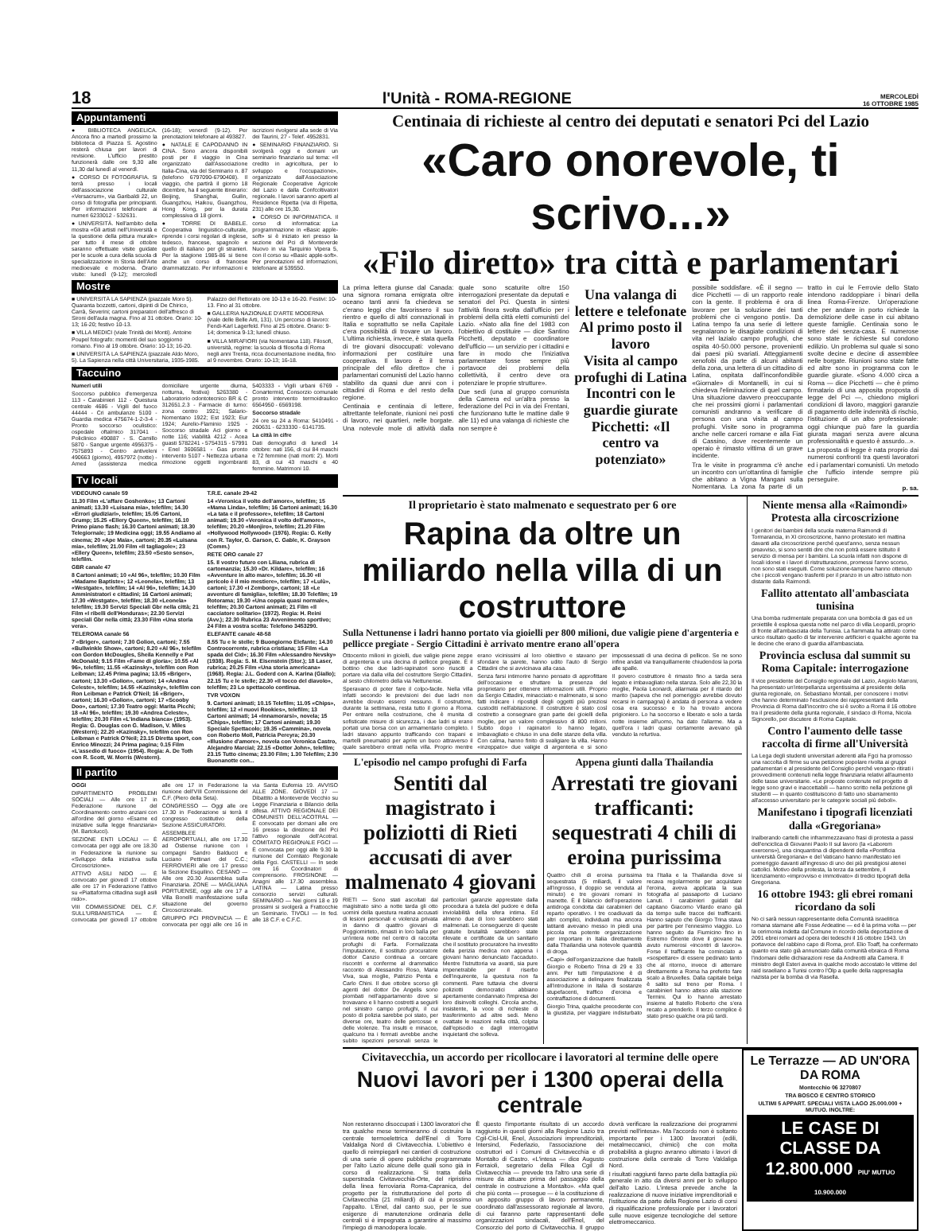18 l'Unità - ROMA-REGIONE MERCOLEDÌ
16 OTTOBRE 1985
Appuntamenti
● BIBLIOTECA ANGELICA. Ancora fino a martedì prossimo la biblioteca di Piazza S. Agostino resterà chiusa per lavori di revisione. L'ufficio prestito funzionerà dalle ore 9,30 alle 11,30 dal lunedì al venerdì.
● CORSO DI FOTOGRAFIA. Si terrà presso i locali dell'associazione culturale «Versacrum», via Garibaldi 22, un corso di fotografia per principianti. Per informazioni telefonare ai numeri 6233012 - 532631.
● UNIVERSITÀ. Nell'ambito della mostra «Gli artisti nell'Università e la questione della pittura murale» per tutto il mese di ottobre saranno effettuate visite guidate per le scuole a cura della scuola di specializzazione in Storia dell'Arte medioevale e moderna. Orario visite: lunedì (9-12); mercoledì (16-18); venerdì (9-12). Per prenotazioni telefonare al 493827.
● NATALE E CAPODANNO IN CINA. Sono ancora disponibili posti per il viaggio in Cina organizzato dall'Associazione Italia-Cina, via del Seminario n. 87 (telefono 6797090-6790408). Il viaggio, che partirà il giorno 18 dicembre, ha il seguente itinerario: Beijing, Shanghai, Guilin, Guangzhou, Haikou, Guangzhou, Hong Kong, per la durata complessiva di 18 giorni.
● TORRE DI BABELE. Cooperativa linguistico-culturale, riprende i corsi regolari di inglese, tedesco, francese, spagnolo e quello di italiano per gli stranieri. Per la stagione 1985-86 si tiene anche un corso di francese drammatizzato. Per informazioni e iscrizioni rivolgersi alla sede di Via dei Taurini, 27 - Telef. 4952831.
● SEMINARIO FINANZIARIO. Si svolgerà oggi e domani un seminario finanziario sul tema: «Il credito in agricoltura, per lo sviluppo e l'occupazione», organizzato dall'Associazione Regionale Cooperative Agricole del Lazio e dalla Confcoltivatori regionale. I lavori saranno aperti al Residence Ripetta (via di Ripetta, 231) alle ore 15,30.
● CORSO DI INFORMATICA. Il corso di informatica: La programmazione in «Basic apple-soft» si è iniziato ieri presso la sezione del Pci di Monteverde Nuovo in via Tarquinio Vipera 5, con il corso su «Basic apple-soft». Per prenotazioni ed informazioni, telefonare al 539550.
Mostre
■ UNIVERSITÀ LA SAPIENZA (piazzale Moro 5). Quaranta bozzetti, cartoni, dipinti di De Chirico, Carrà, Severini; cartoni preparatori dell'affresco di Sironi dell'aula magna. Fino al 31 ottobre. Orario: 10-13; 16-20; festivo 10-13.
■ VILLA MEDICI (viale Trinità dei Monti). Antoine Poupel fotografo: momenti del suo soggiorno romano. Fino al 19 ottobre. Orario: 10-13; 16-20.
■ UNIVERSITÀ LA SAPIENZA (piazzale Aldo Moro, 5). La Sapienza nella città Universitaria, 1935-1985. Palazzo del Rettorato ore 10-13 e 16-20. Festivi: 10-13. Fino al 31 ottobre.
■ GALLERIA NAZIONALE D'ARTE MODERNA (viale delle Belle Arti, 131). Un percorso di lavoro: Fendi-Karl Lagerfeld. Fino al 25 ottobre. Orario: 9-14; domenica 9-13; lunedì chiuso.
■ VILLA MIRAFIORI (via Nomentana 118). Filosofi, università, regime: la scuola di filosofia di Roma negli anni Trenta, ricca documentazione inedita, fino al 9 novembre. Orario: 10-13; 16-18.
Taccuino
Numeri utili
Soccorso pubblico d'emergenza 113 - Carabinieri 112 - Questura centrale 4686 - Vigili del fuoco 44444 - Cri ambulanze 5100 - Guardia medica 475674-1-2-3-4 - Pronto soccorso oculistico: ospedale oftalmico 317041 - Policlinico 490887 - S. Camillo 5870 - Sangue urgente 4956375 - 7575893 - Centro antiveleni 490663 (giorno), 4957972 (notte) - Amed (assistenza medica domiciliare urgente diurna, notturna, festiva) 5263380 - Laboratorio odontotecnico BR & C 312651.2.3 - Farmacie di turno: zona centro 1921; Salario-Nomentano 1922; Est 1923; Eur 1924; Aurelio-Flaminio 1925 - Soccorso stradale Aci giorno e notte 116; viabilità 4212 - Acea guasti 5782241 - 5754315 - 57991 - Enel 3606581 - Gas pronto intervento 5107 - Nettezza urbana rimozione oggetti ingombranti 5403333 - Vigili urbani 6769 - Conartermid, Consorzio comunale pronto intervento termoidraulico 6564950 - 6569198.
Soccorso stradale
24 ore su 24 a Roma: 5410491 - 260631 - 6233330 - 6141735.
La città in cifre
Dati demografici di lunedì 14 ottobre: nati 156, di cui 84 maschi e 72 femmine (nati morti: 2). Morti 83, di cui 43 maschi e 40 femmine. Matrimoni 10.
Tv locali
VIDEOUNO canale 59
11.30 Film «L'affare Goshenko»; 13 Cartoni animati; 13.30 «Luisana mia», telefilm; 14.30 «Errori giudiziari», telefilm; 15.05 Cartoni, Grump; 15.25 «Ellery Queen», telefilm; 16.10 Primo piano flash; 16.30 Cartoni animati; 18.30 Telegiornale; 19 Medicina oggi; 19.55 Andiamo al cinema; 20 «Ape Maia», cartoni; 20.35 «Luisana mia», telefilm; 21.00 Film «Il tagliagole»; 23 «Ellery Queen», telefilm; 23.50 «Sesto senso», telefilm.
GBR canale 47
8 Cartoni animati; 10 «Al 96», telefilm; 10.30 Film «Madame Baptiste»; 12 «Leonela», telefilm; 13 «Westgate», telefilm; 14 «Al 96», telefilm; 14.30 Amministratori e cittadini; 16 Cartoni animati; 17.30 «Westgate», telefilm; 18.30 «Leonela» telefilm; 19.30 Servizi Speciali Gbr nella città; 21 Film «I ribelli dell'Honduras»; 22.30 Servizi speciali Gbr nella città; 23.30 Film «Una storia vera».
TELEROMA canale 56
7 «Briger», cartoni; 7.30 Golion, cartoni; 7.55 «Bullwinkle Show», cartoni; 8.20 «Al 96», telefilm con Gordon McDougles, Sheila Kennelly e Pat McDonald; 9.15 Film «Fame di gloria»; 10.55 «Al 96», telefilm; 11.55 «Kazinsky», telefilm con Ron Leibman; 12.45 Prima pagina; 13.05 «Briger», cartoni; 13.30 «Golion», cartoni; 14 «Andrea Celeste», telefilm; 14.55 «Kazinsky», telefilm con Ron Leibman e Patrick O'Neil; 16 «Briger», cartoni; 16.30 «Golion», cartoni; 17 «Scooby Doo», cartoni; 17.30 Teatro oggi: Marita Picchi; 18 «Al 96», telefilm; 19.30 «Andrea Celeste», telefilm; 20.30 Film «L'indiana bianca» (1953). Regia: G. Douglas con G. Madison, V. Miles (Western); 22.20 «Kazinsky», telefilm con Ron Leibman e Patrick O'Neil; 23.15 Diretta sport, con Enrico Minozzi; 24 Prima pagina; 0.15 Film «L'assedio di fuoco» (1954). Regia: A. De Toth con R. Scott, W. Morris (Western).
T.R.E. canale 29-42
14 «Veronica il volto dell'amore», telefilm; 15 «Mama Linda», telefilm; 16 Cartoni animati; 16.30 «La tata e il professore», telefilm; 18 Cartoni animati; 19.30 «Veronica il volto dell'amore», telefilm; 20.20 «Monjiro», telefilm; 21.20 Film «Hollywood Hollywood» (1976). Regia: G. Kelly con R. Taylor, G. Garson, C. Gable, K. Grayson (Comm.)
RETE ORO canale 27
15. Il vostro futuro con Liliana, rubrica di cartomanzia; 15.30 «Dr. Kildare», telefilm; 16 «Avventure in alto mare», telefilm; 16.30 «Il pericolo è il mio mestiere», telefilm; 17 «Lulù», cartoni; 17.30 «I Zemborg», cartoni; 18 «Le avventure di famiglia», telefilm; 18.30 Telefilm; 19 Rotorama; 19.30 «Una coppia quasi normale», telefilm; 20.30 Cartoni animati; 21 Film «Il cacciatore solitario» (1972). Regia: H. Reini (Avv.); 22.30 Rubrica 23 Avvenimento sportivo; 24 Film a vostra scelta: Telefono 3453290.
ELEFANTE canale 48-58
8.55 Tu e le stelle; 9 Buongiorno Elefante; 14.30 Controcorrente, rubrica cristiana; 15 Film «La spada del Cid»; 16.30 Film «Alessandro Nevsky» (1938). Regia: S. M. Eisenstein (Stor.); 18 Laser, rubrica; 20.25 Film «Una storia americana» (1968). Regia: J.L. Goderd con A. Karina (Giallo); 22.15 Tu e le stelle; 22.30 «Il tocco del diavolo», telefilm; 23 Lo spettacolo continua.
TVR VOXON
9. Cartoni animati; 10.15 Telefilm; 11.05 «Chips», telefilm; 12 «I nuovi Rookies», telefilm; 13 Cartoni animati; 14 «Innamorarsi», novela; 15 «Chips», telefilm; 17 Cartoni animati; 19.30 Speciale Spettacolo; 19.35 «Cammina», novela con Roberto Moll, Patricia Pereyra; 20.30 «Illusione d'amore», novela con Veronica Castro, Alejandro Marcial; 22.15 «Dottor John», telefilm; 23.15 Tutto cinema; 23.30 Film; 1.30 Telefilm; 2.30 Buonanotte con...
Il partito
OGGI
DIPARTIMENTO PROBLEMI SOCIALI — Alle ore 17 in Federazione riunione del Coordinamento centro anziani con all'ordine del giorno «Esame ed iniziative sulla legge finanziaria» (M. Bartolucci).
SEZIONE ENTI LOCALI — È convocata per oggi alle ore 18.30 in Federazione la riunione su «Sviluppo della iniziativa sulla Circoscrizione».
ATTIVO ASILI NIDO — È convocato per giovedì 17 ottobre alle ore 17 in Federazione l'attivo su «Piattaforma cittadina sugli asili nido».
VIII COMMISSIONE DEL C.F. SULL'URBANISTICA — È convocata per giovedì 17 ottobre alle ore 17 in Federazione la riunione dell'VIII Commissione del C.F. (Piero della Seta).
CONGRESSO — Oggi alle ore 17.30 in Federazione si terrà il congresso costitutivo della Sezione ASSICURATORI.
ASSEMBLEE — AEROPORTUALI, alle ore 17.30 ad Ostiense riunione con i compagni Sandro Balducci e Luciano Pettinari del C.C.; FERROVIERI alle ore 17 presso la Sezione Esquilino. CESANO — Alle ore 20.30 Assemblea sulla Finanziaria. ZONE — MAGLIANA PORTUENSE, oggi alle ore 17 a Villa Bonelli manifestazione sulla situazione del governo Circoscrizionale.
GRUPPO PCI PROVINCIA — È convocata per oggi alle ore 16 in via Santa Eufemia 19. AVVISO ALLE ZONE. GIOVEDÌ 17 — Dibattito a Monteverde Vecchio su Legge Finanziaria e Bilancio della difesa. ATTIVO REGIONALE DEI COMUNISTI DELL'ACOTRAL — È convocato per domani alle ore 16 presso la direzione del Pci l'attivo regionale dell'Acotral. COMITATO REGIONALE FGCI — È convocata per oggi alle 9.30 la riunione del Comitato Regionale della Fgci. CASTELLI — In sede ore 16 Coordinatori di comprensorio. FROSINONE — Anagni alle 17.30 assemblea. LATINA — Latina presso consorzio servizi culturali. SEMINARIO — Nei giorni 18 e 19 prossimi si svolgerà a Frattocchie un Seminario. TIVOLI — In fed. alle 18 C.F. e C.F.C.
Centinaia di richieste al centro dei deputati e senatori Pci del Lazio
«Caro onorevole, ti scrivo...»
«Filo diretto» tra città e parlamentari
La prima lettera giunse dal Canada: una signora romana emigrata oltre oceano tanti anni fa chiedeva se c'erano leggi che favorissero il suo rientro e quello di altri connazionali in Italia e soprattutto se nella Capitale c'era possibilità di trovare un lavoro. L'ultima richiesta, invece, è stata quella di tre giovani disoccupati: volevano informazioni per costituire una cooperativa. Il lavoro è il tema principale del «filo diretto» che i parlamentari comunisti del Lazio hanno stabilito da quasi due anni con i cittadini di Roma e del resto della regione.
Centinaia e centinaia di lettere, altrettante telefonate, riunioni nei posti di lavoro, nei quartieri, nelle borgate. Una notevole mole di attività dalla quale sono scaturite oltre 150 interrogazioni presentate da deputati e senatori del Pci. Questa in sintesi l'attività finora svolta dall'ufficio per i problemi della città eletti comunisti del Lazio. «Nato alla fine del 1983 con l'obiettivo di costituire — dice Santino Picchetti, deputato e coordinatore dell'ufficio — un servizio per i cittadini e fare in modo che l'iniziativa parlamentare fosse sempre più portavoce dei problemi della collettività, il centro deve ora potenziare le proprie strutture».
Due sedi (una al gruppo comunista della Camera ed un'altra presso la federazione del Pci in via dei Frentani, che funzionano tutte le mattine dalle 9 alle 11) ed una valanga di richieste che non sempre è
Una valanga di lettere e telefonate
Al primo posto il lavoro
Visita al campo profughi di Latina
Incontri con le guardie giurate
Picchetti: «Il centro va potenziato»
possibile soddisfare. «È il segno — dice Picchetti — di un rapporto reale con la gente. Il problema è ora di lavorare per la soluzione dei tanti problemi che ci vengono posti». Da Latina tempo fa una serie di lettere segnalarono le disagiate condizioni di vita nel lazialo campo profughi, che ospita 40-50.000 persone, provenienti dai paesi più svariati. Atteggiamenti xenofobi da parte di alcuni abitanti della zona, una lettera di un cittadino di Latina, ospitata dall'inconfondibile «Giornale» di Montanelli, in cui si chiedeva l'eliminazione di quel campo. Una situazione davvero preoccupante che nei prossimi giorni i parlamentari comunisti andranno a verificare di persona con una visita al campo profughi. Visite sono in programma anche nelle carceri romane e alla Fiat di Cassino, dove recentemente un operaio è rimasto vittima di un grave incidente.
Tra le visite in programma c'è anche un incontro con un'ottantina di famiglie che abitano a Vigna Mangani sulla Nomentana. La zona fa parte di un tratto in cui le Ferrovie dello Stato intendono raddoppiare i binari della linea Roma-Firenze. Un'operazione che per andare in porto richiede la demolizione delle case in cui abitano queste famiglie. Centinaia sono le lettere dei senza-casa. E numerose sono state le richieste sul condono edilizio. Un problema sul quale si sono svolte decine e decine di assemblee nelle borgate. Riunioni sono state fatte ed altre sono in programma con le guardie giurate. «Sono 4.000 circa a Roma — dice Picchetti — che è primo firmatario di una apposita proposta di legge del Pci —, chiedono migliori condizioni di lavoro, maggiori garanzie di pagamento delle indennità di rischio, l'istituzione di un albo professionale: oggi chiunque può fare la guardia giurata magari senza avere alcuna professionalità e questo è assurdo...».
La proposta di legge è nata proprio dai numerosi confronti tra questi lavoratori ed i parlamentari comunisti. Un metodo che l'ufficio intende sempre più perseguire.
p. sa.
Il proprietario è stato malmenato e sequestrato per 6 ore
Rapina da oltre un miliardo nella villa di un costruttore
Sulla Nettunense i ladri hanno portato via gioielli per 800 milioni, due valigie piene d'argenteria e pellicce pregiate - Sergio Cittadini è arrivato mentre erano all'opera
Ottocento milioni in gioielli, due valigie piene zeppe di argenteria e una decina di pellicce pregiate. È il bottino che due ladri-rapinatori sono riusciti a portare via dalla villa del costruttore Sergio Cittadini, al sesto chilometro della via Nettunense.
Speravano di poter fare il colpo-facile. Nella villa infatti secondo le previsioni dei due ladri non avrebbe dovuto esserci nessuno. Il costruttore, durante la settimana, resta tutto il giorno a Roma. Per entrare nella costruzione, che è munita di sofisticate misure di sicurezza, i due ladri si erano portati una borsa con un armamentario completo. I ladri stavano appunto trafficando con trapani e martelli pneumatici per aprire un buco attraverso il quale sarebbero entrati nella villa. Proprio mentre erano vicinissimi al loro obiettivo e stavano per sfondare la parete, hanno udito l'auto di Sergio Cittadini che si avvicinava alla casa.
Senza farsi intimorire hanno pensato di approfittare dell'occasione e sfruttare la presenza del proprietario per ottenere informazioni utili. Proprio da Sergio Cittadini, minacciato e malmenato, si sono fatti indicare i ripostigli degli oggetti più preziosi custoditi nell'abitazione. Il costruttore è stato così costretto a consegnare gran parte dei gioielli della moglie, per un valore complessivo di 800 milioni. Subito dopo i rapinatori lo hanno legato, imbavagliato e chiuso in una delle stanze della villa. Con calma, hanno finito di svaligiare la villa. Hanno «inzeppato» due valigie di argenteria e si sono impossessati di una decina di pellicce. Se ne sono infine andati via tranquillamente chiudendosi la porta alle spalle.
Il povero costruttore è rimasto fino a tarda sera legato e imbavagliato nella stanza. Solo alle 22,30 la moglie, Paola Leonardi, allarmata per il ritardo del marito (sapeva che nel pomeriggio avrebbe dovuto recarsi in campagna) è andata di persona a vedere cosa era successo e lo ha trovato ancora prigioniero. Lo ha soccorso e liberato e solo a tarda notte insieme all'uomo, ha dato l'allarme. Ma a quell'ora i ladri quasi certamente avevano già venduto la refurtiva.
L'episodio nel campo profughi di Farfa
Sentiti dal magistrato i poliziotti di Rieti accusati di aver malmenato 4 giovani
RIETI — Sono stati ascoltati dal magistrato sino a notte tarda gli otto uomini della questura reatina accusati di lesioni personali e violenza privata in danno di quattro giovani di Poggiomirteto, rimasti in loro balìa per un'intera notte nel centro di raccolta profughi di Farfa. Formalizzata l'imputazione, il sostituto procuratore dottor Canzio continua a cercare riscontri e conferme al drammatico racconto di Alessandro Roso, Maria Viva, sua moglie, Patrizio Penta e Carlo Chini. Il due ottobre scorso gli agenti del dottor De Angelis sono piombati nell'appartamento dove si trovavano e li hanno costretti a seguirli nel sinistro campo profughi, il cui posto di polizia sarebbe poi stato, per diverse ore, teatro delle percosse e delle violenze. Tra insulti e minacce, qualcuno tra i fermati avrebbe anche subito ispezioni personali senza le particolari garanzie apprestate dalla procedura a tutela del pudore e della inviolabilità della sfera intima. Ed almeno due di loro sarebbero stati malmenati. Le conseguenze di queste gratuite brutalità sarebbero state rilevate e certificate da un sanitario che il sostituto procuratore ha investito della perizia medica non appena i giovani hanno denunciato l'accaduto. Mentre l'istruttoria va avanti, sia pure impenetrabile per il riserbo dell'inquirente, la questura non fa commenti. Pare tuttavia che diversi poliziotti democratici abbiano apertamente condannato l'impresa dei loro disinvolti colleghi. Circola anche, insistente, la voce di richieste di trasferimento ad altre sedi. Meno ovattate le reazioni nella città, colpita dall'episodio e dagli interrogativi inquietanti che solleva.
Appena giunti dalla Thailandia
Arrestati tre giovani trafficanti: sequestrati 4 chili di eroina purissima
Quattro chili di eroina purissima sequestrata (5 miliardi, il valore all'ingrosso, il doppio se venduta al minuto) e tre giovani romani in manette. È il bilancio dell'operazione antidroga condotta dai carabinieri del reparto operativo. I tre coadiuvati da altri complici, individuati ma ancora latitanti avevano messo in piedi una piccola ma potente organizzazione per importare in Italia direttamente dalla Thailandia una notevole quantità di droga.
«Capi» dell'organizzazione due fratelli Giorgio e Roberto Trina di 29 e 33 anni. Per tutti l'imputazione è di associazione a delinquere finalizzata all'introduzione in Italia di sostanze stupefacenti, traffico d'eroina e contraffazione di documenti.
Giorgio Trina, qualche precedente con la giustizia, per viaggiare indisturbato tra l'Italia e la Thailandia dove si recava regolarmente per acquistare l'eroina, aveva applicata la sua fotografia al passaporto di Luciano Lanuti. I carabinieri guidati dal capitano Giacomo Vilardo erano già da tempo sulle tracce dei trafficanti. Hanno saputo che Giorgio Trina stava per partire per l'ennesimo viaggio. Lo hanno seguito da Fiumicino fino in Estremo Oriente dove il giovane ha avuto numerosi «incontri di lavoro». Forse il trafficante ha cominciato a «sospettare» di essere pedinato tanto che al ritorno, invece di atterrare direttamente a Roma ha preferito fare scalo a Bruxelles. Dalla capitale belga è salito sul treno per Roma. I carabinieri hanno atteso alla stazione Termini. Qui lo hanno arrestato insieme al fratello Roberto che s'era recato a prenderlo. Il terzo complice è stato preso qualche ora più tardi.
Niente mensa alla «Raimondi»
Protesta alla circoscrizione
I genitori dei bambini della scuola materna Raimondi di Tormarancia, in XI circoscrizione, hanno protestato ieri mattina davanti alla circoscrizione perché quest'anno, senza nessun preavviso, si sono sentiti dire che non potrà essere istituito il servizio di mensa per i bambini. La scuola infatti non dispone di locali idonei e i lavori di ristrutturazione, promessi l'anno scorso, non sono stati eseguiti. Come soluzione-tampone hanno ottenuto che i piccoli vengano trasferiti per il pranzo in un altro istituto non distante dalla Raimondi.
Fallito attentato all'ambasciata tunisina
Una bomba rudimentale preparata con una bombola di gas ed un proiettile è esplosa questa notte nel parco di villa Leopardi, proprio di fronte all'ambasciata della Tunisia. La fiammata ha attirato come unico risultato quello di far intervenire artificieri e qualche agente tra le decine che erano di guardia all'ambasciata.
Provincia esclusa dal summit su Roma Capitale: interrogazione
Il vice presidente del Consiglio regionale del Lazio, Angiolo Marroni, ha presentato un'interpellanza urgentissima al presidente della giunta regionale, on. Sebastiano Montali, per conoscere i motivi che hanno determinato l'esclusione dei rappresentanti della Provincia di Roma dall'incontro che si è svolto a Roma il 16 ottobre tra il presidente della giunta regionale, il sindaco di Roma, Nicola Signorello, per discutere di Roma Capitale.
Contro l'aumento delle tasse raccolta di firme all'Università
La Lega degli studenti universitari aderenti alla Fgci ha promosso una raccolta di firme su una petizione popolare rivolta ai gruppi parlamentari e al presidente del Consiglio perché vengano ritirati i provvedimenti contenuti nella legge finanziaria relativi all'aumento delle tasse universitarie. «Le proposte contenute nel progetto di legge sono gravi e inaccettabili — hanno scritto nella petizione gli studenti — in quanto costituiscono di fatto uno sbarramento all'accesso universitario per le categorie sociali più deboli».
Manifestano i tipografi licenziati dalla «Gregoriana»
Inalberando cartelli che inframmezzavano frasi di protesta a passi dell'enciclica di Giovanni Paolo II sul lavoro (la «Laborem exercens»), una cinquantina di dipendenti della «Pontificia università Gregoriana» e del Vaticano hanno manifestato ieri pomeriggio davanti all'ingresso di uno dei più prestigiosi atenei cattolici. Motivo della protesta, la terza da settembre, il licenziamento «improvviso e immotivato» di tredici tipografi della Gregoriana.
16 ottobre 1943: gli ebrei romani ricordano da soli
No ci sarà nessun rappresentante della Comunità israelitica romana stamane alle Fosse Ardeatine — ed è la prima volta — per la cerimonia indetta dal Comune in ricordo della deportazione di 2091 ebrei romani ad opera dei tedeschi il 16 ottobre 1943. Un portavoce del rabbino capo di Roma, prof. Elio Toaff, ha confermato quanto era stato già annunciato dalla comunità ebraica di Roma l'indomani delle dichiarazioni rese da Andreotti alla Camera. Il ministro degli Esteri aveva in qualche modo accostato le vittime del raid israeliano a Tunisi contro l'Olp a quelle della rappresaglia nazista per la bomba di via Rasella.
Civitavecchia, un accordo per ricollocare i lavoratori al termine delle opere
Nuovi lavori per i 1300 operai della centrale
Non resteranno disoccupati i 1300 lavoratori che tra qualche mese termineranno di costruire la centrale termoelettrica dell'Enel di Torre Valdaliga Nord di Civitavecchia. L'obiettivo è quello di reimpiegarli nei cantieri di costruzione di una serie di opere pubbliche programmate per l'alto Lazio alcune delle quali sono già in corso di realizzazione. Si tratta della superstrada Civitavecchia-Orte, del ripristino della linea ferroviaria Roma-Capranica, del progetto per la ristrutturazione del porto di Civitavecchia (21 miliardi) di cui è prossimo l'appalto. L'Enel, dal canto suo, per le sue esigenze di manutenzione ordinaria delle centrali si è impegnata a garantire al massimo l'impiego di manodopera locale.
È questo l'importante risultato di un accordo raggiunto in questi giorni alla Regione Lazio tra Cgil-Cisl-Uil, Enel, Associazioni imprenditoriali, Intersind, Federlazio, l'associazione dei costruttori ed i Comuni di Civitavecchia e di Montalto di Castro. «L'intesa — dice Augusto Ferraioli, segretario della Fillea Cgil di Civitavecchia — prevede tra l'altro una serie di misure da attuare prima del passaggio della centrale in costruzione a Montalto». «Ma quel che più conta — prosegue — è la costituzione di un apposito gruppo di lavoro permanente, coordinato dall'assessorato regionale al lavoro, di cui faranno parte rappresentanti delle organizzazioni sindacali, dell'Enel, del Consorzio del porto di Civitavecchia. Il gruppo dovrà verificare la realizzazione dei programmi previsti nell'intesa». Ma l'accordo non è soltanto importante per i 1300 lavoratori (edili, metalmeccanici, chimici) che con molta probabilità a giugno avranno ultimato i lavori di costruzione della centrale di Torre Valdaliga Nord.
I risultati raggiunti fanno parte della battaglia più generale in atto da diversi anni per lo sviluppo dell'alto Lazio. L'intesa prevede anche la realizzazione di nuove iniziative imprenditoriali e l'istituzione da parte della Regione Lazio di corsi di riqualificazione professionale per i lavoratori sulle nuove esigenze tecnologiche del settore elettromeccanico.
Le Terrazze — AD UN'ORA DA ROMA
Montecchio 06 3270807
TRA BOSCO E CENTRO STORICO
ULTIMI 5 APPART. SPECIALI VISTA LAGO 25.000.000 + MUTUO. INOLTRE:
LE CASE DI CLASSE DA 12.800.000 PIU' MUTUO 10.900.000